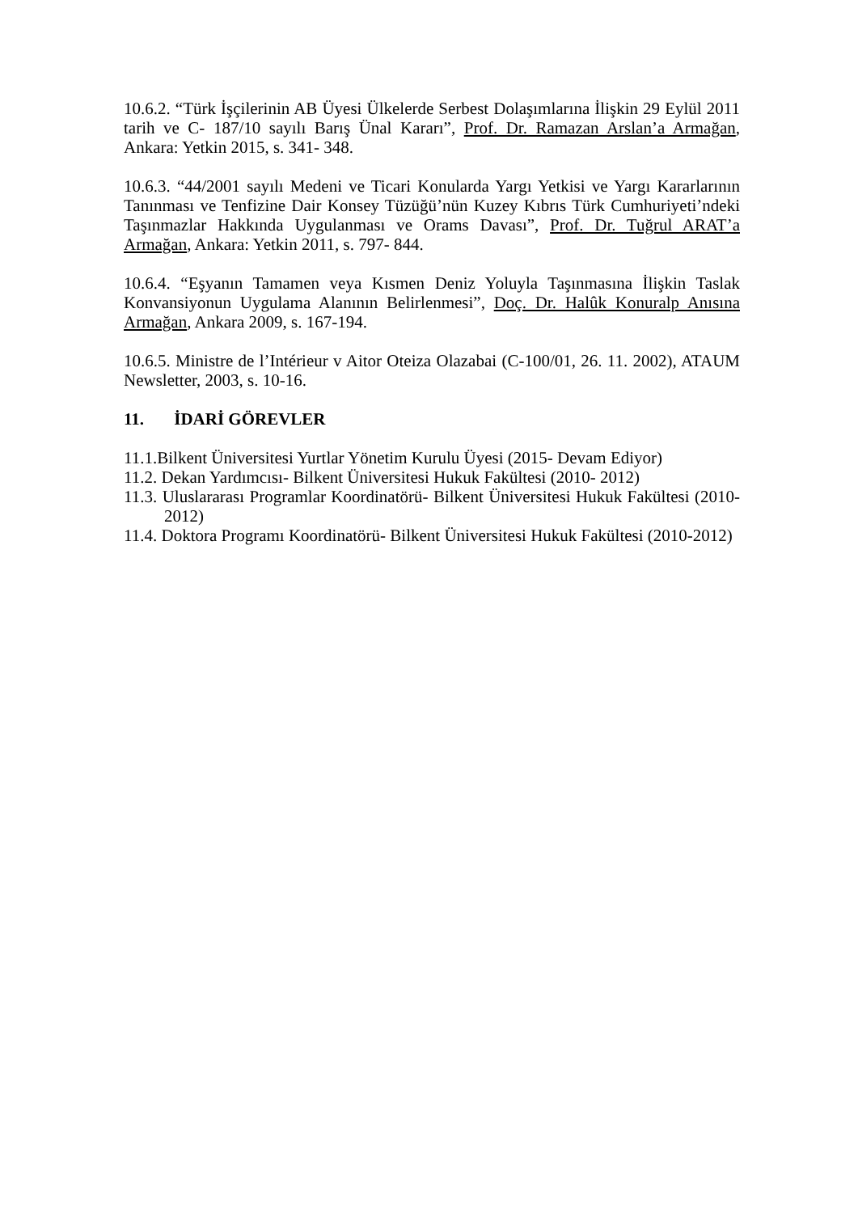10.6.2. “Türk İşçilerinin AB Üyesi Ülkelerde Serbest Dolaşımlarına İlişkin 29 Eylül 2011 tarih ve C- 187/10 sayılı Barış Ünal Kararı”, Prof. Dr. Ramazan Arslan’a Armağan, Ankara: Yetkin 2015, s. 341- 348.
10.6.3. “44/2001 sayılı Medeni ve Ticari Konularda Yargı Yetkisi ve Yargı Kararlarının Tanınması ve Tenfizine Dair Konsey Tüzüğü’nün Kuzey Kıbrıs Türk Cumhuriyeti’ndeki Taşınmazlar Hakkında Uygulanması ve Orams Davası”, Prof. Dr. Tuğrul ARAT’a Armağan, Ankara: Yetkin 2011, s. 797- 844.
10.6.4. “Eşyanın Tamamen veya Kısmen Deniz Yoluyla Taşınmasına İlişkin Taslak Konvansiyonun Uygulama Alanının Belirlenmesi”, Doç. Dr. Halûk Konuralp Anısına Armağan, Ankara 2009, s. 167-194.
10.6.5. Ministre de l’Intérieur v Aitor Oteiza Olazabai (C-100/01, 26. 11. 2002), ATAUM Newsletter, 2003, s. 10-16.
11. İDARİ GÖREVLER
11.1.Bilkent Üniversitesi Yurtlar Yönetim Kurulu Üyesi (2015- Devam Ediyor)
11.2. Dekan Yardımcısı- Bilkent Üniversitesi Hukuk Fakültesi (2010- 2012)
11.3. Uluslararası Programlar Koordinatörü- Bilkent Üniversitesi Hukuk Fakültesi (2010-2012)
11.4. Doktora Programı Koordinatörü- Bilkent Üniversitesi Hukuk Fakültesi (2010-2012)